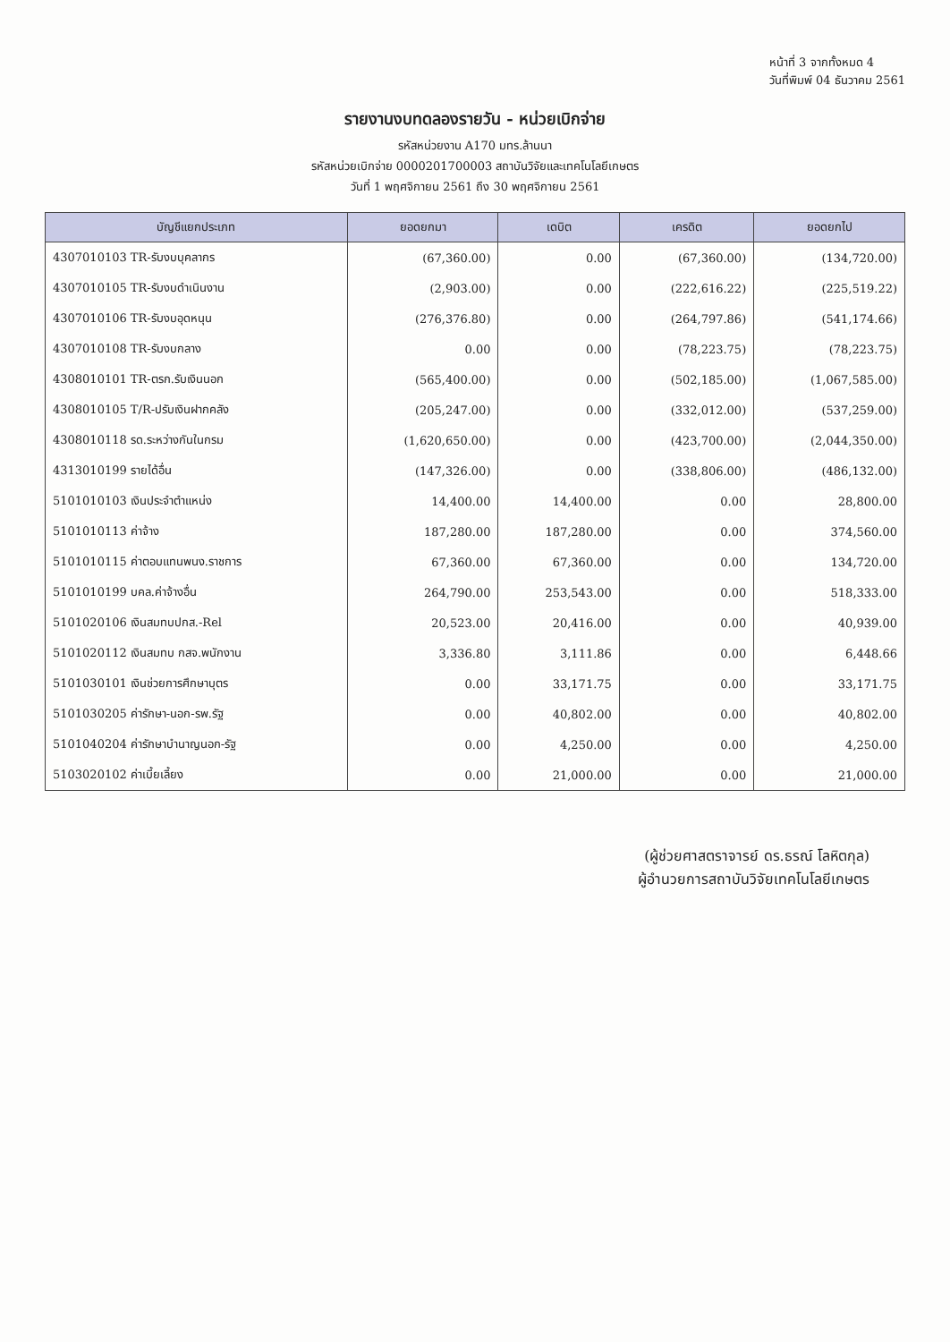หน้าที่ 3 จากทั้งหมด 4
วันที่พิมพ์ 04 ธันวาคม 2561
รายงานงบทดลองรายวัน - หน่วยเบิกจ่าย
รหัสหน่วยงาน A170 มทร.ล้านนา
รหัสหน่วยเบิกจ่าย 0000201700003 สถาบันวิจัยและเทคโนโลยีเกษตร
วันที่ 1 พฤศจิกายน 2561 ถึง 30 พฤศจิกายน 2561
| บัญชีแยกประเภท | ยอดยกมา | เดบิต | เครดิต | ยอดยกไป |
| --- | --- | --- | --- | --- |
| 4307010103 TR-รับงบบุคลากร | (67,360.00) | 0.00 | (67,360.00) | (134,720.00) |
| 4307010105 TR-รับงบดำเนินงาน | (2,903.00) | 0.00 | (222,616.22) | (225,519.22) |
| 4307010106 TR-รับงบอุดหนุน | (276,376.80) | 0.00 | (264,797.86) | (541,174.66) |
| 4307010108 TR-รับงบกลาง | 0.00 | 0.00 | (78,223.75) | (78,223.75) |
| 4308010101 TR-ตรก.รับเงินนอก | (565,400.00) | 0.00 | (502,185.00) | (1,067,585.00) |
| 4308010105 T/R-ปรับเงินฝากคลัง | (205,247.00) | 0.00 | (332,012.00) | (537,259.00) |
| 4308010118 รด.ระหว่างกันในกรม | (1,620,650.00) | 0.00 | (423,700.00) | (2,044,350.00) |
| 4313010199 รายได้อื่น | (147,326.00) | 0.00 | (338,806.00) | (486,132.00) |
| 5101010103 เงินประจำตำแหน่ง | 14,400.00 | 14,400.00 | 0.00 | 28,800.00 |
| 5101010113 ค่าจ้าง | 187,280.00 | 187,280.00 | 0.00 | 374,560.00 |
| 5101010115 ค่าตอบแทนพนง.ราชการ | 67,360.00 | 67,360.00 | 0.00 | 134,720.00 |
| 5101010199 บคล.ค่าจ้างอื่น | 264,790.00 | 253,543.00 | 0.00 | 518,333.00 |
| 5101020106 เงินสมทบปกส.-Rel | 20,523.00 | 20,416.00 | 0.00 | 40,939.00 |
| 5101020112 เงินสมทบ กสจ.พนักงาน | 3,336.80 | 3,111.86 | 0.00 | 6,448.66 |
| 5101030101 เงินช่วยการศึกษาบุตร | 0.00 | 33,171.75 | 0.00 | 33,171.75 |
| 5101030205 ค่ารักษา-นอก-รพ.รัฐ | 0.00 | 40,802.00 | 0.00 | 40,802.00 |
| 5101040204 ค่ารักษาบำนาญนอก-รัฐ | 0.00 | 4,250.00 | 0.00 | 4,250.00 |
| 5103020102 ค่าเบี้ยเลี้ยง | 0.00 | 21,000.00 | 0.00 | 21,000.00 |
(ผู้ช่วยศาสตราจารย์ ดร.ธรณ์ โลหิตกุล)
ผู้อำนวยการสถาบันวิจัยเทคโนโลยีเกษตร